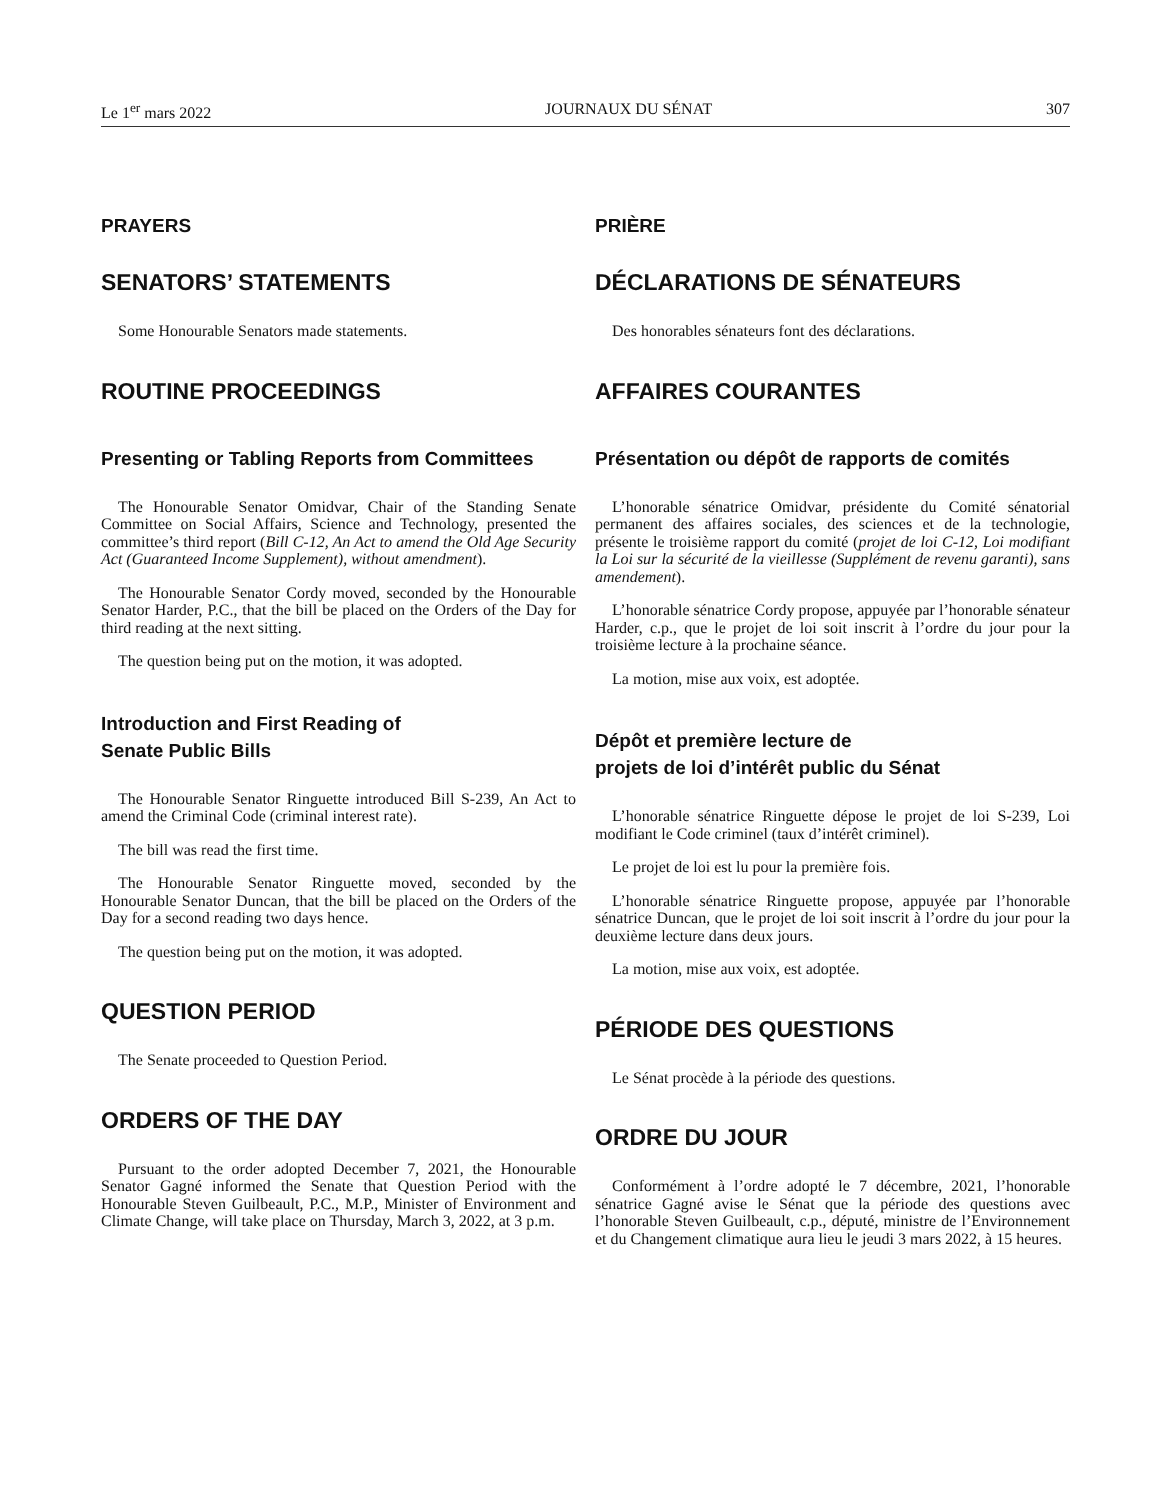Le 1<sup>er</sup> mars 2022 JOURNAUX DU SÉNAT 307
PRAYERS
SENATORS’ STATEMENTS
Some Honourable Senators made statements.
ROUTINE PROCEEDINGS
Presenting or Tabling Reports from Committees
The Honourable Senator Omidvar, Chair of the Standing Senate Committee on Social Affairs, Science and Technology, presented the committee’s third report (Bill C-12, An Act to amend the Old Age Security Act (Guaranteed Income Supplement), without amendment).
The Honourable Senator Cordy moved, seconded by the Honourable Senator Harder, P.C., that the bill be placed on the Orders of the Day for third reading at the next sitting.
The question being put on the motion, it was adopted.
Introduction and First Reading of
Senate Public Bills
The Honourable Senator Ringuette introduced Bill S-239, An Act to amend the Criminal Code (criminal interest rate).
The bill was read the first time.
The Honourable Senator Ringuette moved, seconded by the Honourable Senator Duncan, that the bill be placed on the Orders of the Day for a second reading two days hence.
The question being put on the motion, it was adopted.
QUESTION PERIOD
The Senate proceeded to Question Period.
ORDERS OF THE DAY
Pursuant to the order adopted December 7, 2021, the Honourable Senator Gagné informed the Senate that Question Period with the Honourable Steven Guilbeault, P.C., M.P., Minister of Environment and Climate Change, will take place on Thursday, March 3, 2022, at 3 p.m.
PRIÈRE
DÉCLARATIONS DE SÉNATEURS
Des honorables sénateurs font des déclarations.
AFFAIRES COURANTES
Présentation ou dépôt de rapports de comités
L’honorable sénatrice Omidvar, présidente du Comité sénatorial permanent des affaires sociales, des sciences et de la technologie, présente le troisième rapport du comité (projet de loi C-12, Loi modifiant la Loi sur la sécurité de la vieillesse (Supplément de revenu garanti), sans amendement).
L’honorable sénatrice Cordy propose, appuyée par l’honorable sénateur Harder, c.p., que le projet de loi soit inscrit à l’ordre du jour pour la troisième lecture à la prochaine séance.
La motion, mise aux voix, est adoptée.
Dépôt et première lecture de
projets de loi d’intérêt public du Sénat
L’honorable sénatrice Ringuette dépose le projet de loi S-239, Loi modifiant le Code criminel (taux d’intérêt criminel).
Le projet de loi est lu pour la première fois.
L’honorable sénatrice Ringuette propose, appuyée par l’honorable sénatrice Duncan, que le projet de loi soit inscrit à l’ordre du jour pour la deuxième lecture dans deux jours.
La motion, mise aux voix, est adoptée.
PÉRIODE DES QUESTIONS
Le Sénat procède à la période des questions.
ORDRE DU JOUR
Conformément à l’ordre adopté le 7 décembre, 2021, l’honorable sénatrice Gagné avise le Sénat que la période des questions avec l’honorable Steven Guilbeault, c.p., député, ministre de l’Environnement et du Changement climatique aura lieu le jeudi 3 mars 2022, à 15 heures.